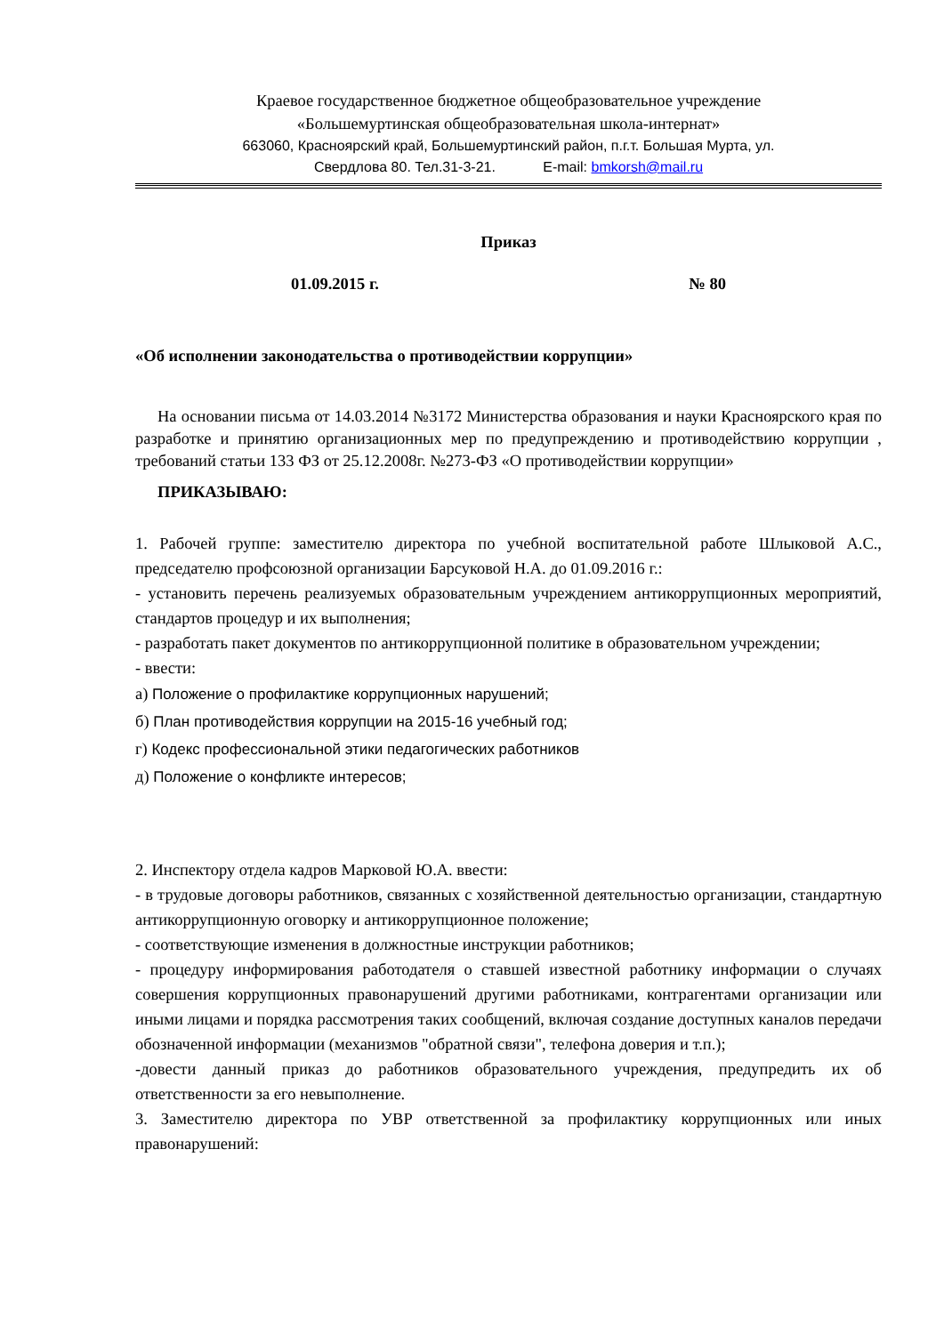Краевое государственное бюджетное общеобразовательное учреждение
«Большемуртинская общеобразовательная школа-интернат»
663060, Красноярский край, Большемуртинский район, п.г.т. Большая Мурта, ул.
Свердлова 80. Тел.31-3-21. E-mail: bmkorsh@mail.ru
Приказ
01.09.2015 г. № 80
«Об исполнении законодательства о противодействии коррупции»
На основании письма от 14.03.2014 №3172 Министерства образования и науки Красноярского края по разработке и принятию организационных мер по предупреждению и противодействию коррупции , требований статьи 133 ФЗ от 25.12.2008г. №273-ФЗ «О противодействии коррупции»
ПРИКАЗЫВАЮ:
1. Рабочей группе: заместителю директора по учебной воспитательной работе Шлыковой А.С., председателю профсоюзной организации Барсуковой Н.А. до 01.09.2016 г.:
- установить перечень реализуемых образовательным учреждением антикоррупционных мероприятий, стандартов процедур и их выполнения;
- разработать пакет документов по антикоррупционной политике в образовательном учреждении;
- ввести:
а) Положение о профилактике коррупционных нарушений;
б) План противодействия коррупции на 2015-16 учебный год;
г) Кодекс профессиональной этики педагогических работников
д) Положение о конфликте интересов;
2. Инспектору отдела кадров Марковой Ю.А. ввести:
- в трудовые договоры работников, связанных с хозяйственной деятельностью организации, стандартную антикоррупционную оговорку и антикоррупционное положение;
- соответствующие изменения в должностные инструкции работников;
- процедуру информирования работодателя о ставшей известной работнику информации о случаях совершения коррупционных правонарушений другими работниками, контрагентами организации или иными лицами и порядка рассмотрения таких сообщений, включая создание доступных каналов передачи обозначенной информации (механизмов "обратной связи", телефона доверия и т.п.);
-довести данный приказ до работников образовательного учреждения, предупредить их об ответственности за его невыполнение.
3. Заместителю директора по УВР ответственной за профилактику коррупционных или иных правонарушений: